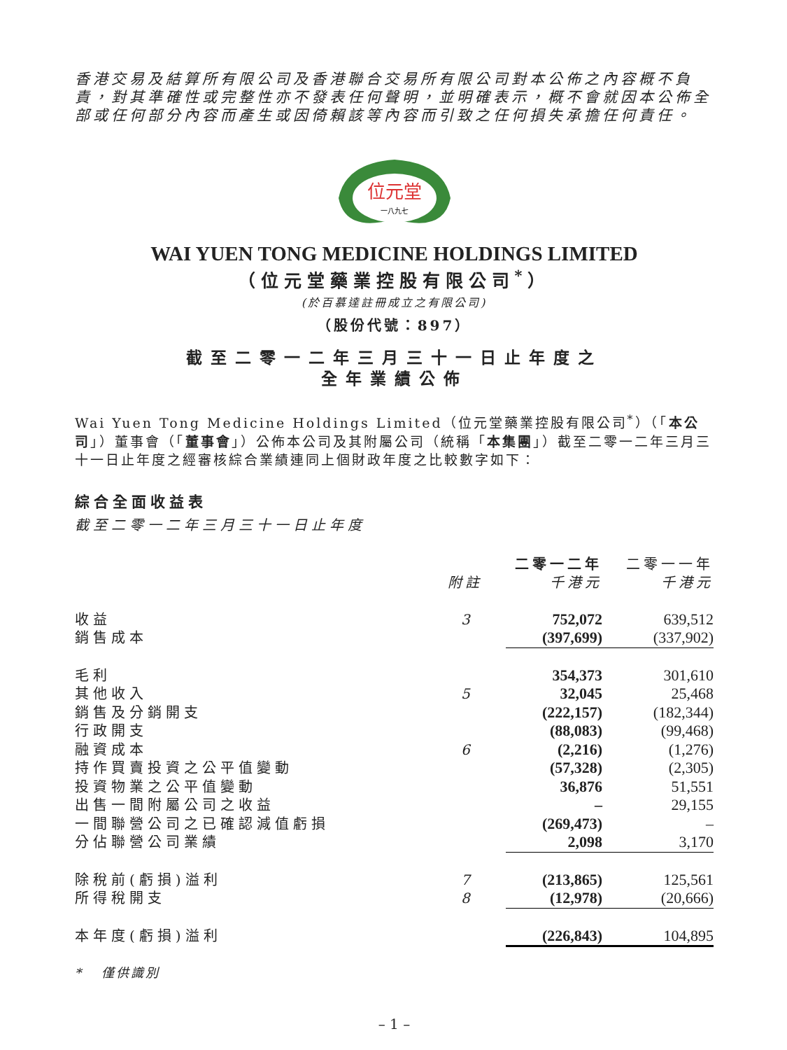香港交易及結算所有限公司及香港聯合交易所有限公司對本公佈之內容概不負責，對其準確性或完整性亦不發表任何聲明，並明確表示，概不會就因本公佈全部或任何部分內容而產生或因倚賴該等內容而引致之任何損失承擔任何責任。
位元堂
一八九七
WAI YUEN TONG MEDICINE HOLDINGS LIMITED
（位元堂藥業控股有限公司<sup>*</sup>）
(於百慕達註冊成立之有限公司)
（股份代號：897）
截至二零一二年三月三十一日止年度之
全年業績公佈
Wai Yuen Tong Medicine Holdings Limited（位元堂藥業控股有限公司<sup>*</sup>）（「本公司」）董事會（「董事會」）公佈本公司及其附屬公司（統稱「本集團」）截至二零一二年三月三十一日止年度之經審核綜合業績連同上個財政年度之比較數字如下：
綜合全面收益表
截至二零一二年三月三十一日止年度
| | | 二零一二年 | 二零一一年 |
| --- | --- | --- | --- |
| | 附註 | 千港元 | 千港元 |
| 收益 | 3 | 752,072 | 639,512 |
| 銷售成本 | | (397,699) | (337,902) |
| 毛利 | | 354,373 | 301,610 |
| 其他收入 | 5 | 32,045 | 25,468 |
| 銷售及分銷開支 | | (222,157) | (182,344) |
| 行政開支 | | (88,083) | (99,468) |
| 融資成本 | 6 | (2,216) | (1,276) |
| 持作買賣投資之公平值變動 | | (57,328) | (2,305) |
| 投資物業之公平值變動 | | 36,876 | 51,551 |
| 出售一間附屬公司之收益 | | – | 29,155 |
| 一間聯營公司之已確認減值虧損 | | (269,473) | – |
| 分佔聯營公司業績 | | 2,098 | 3,170 |
| 除稅前(虧損)溢利 | 7 | (213,865) | 125,561 |
| 所得稅開支 | 8 | (12,978) | (20,666) |
| 本年度(虧損)溢利 | | (226,843) | 104,895 |
* 僅供識別
– 1 –